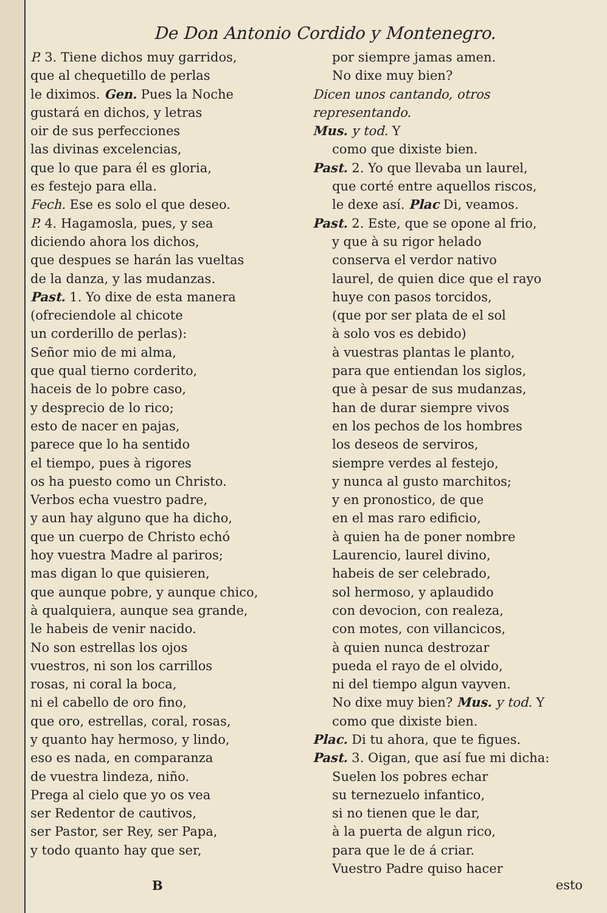De Don Antonio Cordido y Montenegro.
P. 3. Tiene dichos muy garridos,
que al chequetillo de perlas
le diximos. Gen. Pues la Noche
gustará en dichos, y letras
oir de sus perfecciones
las divinas excelencias,
que lo que para él es gloria,
es festejo para ella.
Fech. Ese es solo el que deseo.
P. 4. Hagamosla, pues, y sea
diciendo ahora los dichos,
que despues se harán las vueltas
de la danza, y las mudanzas.
Past. 1. Yo dixe de esta manera
(ofreciendole al chicote
un corderillo de perlas):
Señor mio de mi alma,
que qual tierno corderito,
haceis de lo pobre caso,
y desprecio de lo rico;
esto de nacer en pajas,
parece que lo ha sentido
el tiempo, pues à rigores
os ha puesto como un Christo.
Verbos echa vuestro padre,
y aun hay alguno que ha dicho,
que un cuerpo de Christo echó
hoy vuestra Madre al pariros;
mas digan lo que quisieren,
que aunque pobre, y aunque chico,
à qualquiera, aunque sea grande,
le habeis de venir nacido.
No son estrellas los ojos
vuestros, ni son los carrillos
rosas, ni coral la boca,
ni el cabello de oro fino,
que oro, estrellas, coral, rosas,
y quanto hay hermoso, y lindo,
eso es nada, en comparanza
de vuestra lindeza, niño.
Prega al cielo que yo os vea
ser Redentor de cautivos,
ser Pastor, ser Rey, ser Papa,
y todo quanto hay que ser,
por siempre jamas amen.
No dixe muy bien?
Dicen unos cantando, otros representando.
Mus. y tod. Y
como que dixiste bien.
Past. 2. Yo que llevaba un laurel,
que corté entre aquellos riscos,
le dexe así. Plac Di, veamos.
Past. 2. Este, que se opone al frio,
y que à su rigor helado
conserva el verdor nativo
laurel, de quien dice que el rayo
huye con pasos torcidos,
(que por ser plata de el sol
à solo vos es debido)
à vuestras plantas le planto,
para que entiendan los siglos,
que à pesar de sus mudanzas,
han de durar siempre vivos
en los pechos de los hombres
los deseos de serviros,
siempre verdes al festejo,
y nunca al gusto marchitos;
y en pronostico, de que
en el mas raro edificio,
à quien ha de poner nombre
Laurencio, laurel divino,
habeis de ser celebrado,
sol hermoso, y aplaudido
con devocion, con realeza,
con motes, con villancicos,
à quien nunca destrozar
pueda el rayo de el olvido,
ni del tiempo algun vayven.
No dixe muy bien? Mus. y tod. Y
como que dixiste bien.
Plac. Di tu ahora, que te figues.
Past. 3. Oigan, que así fue mi dicha:
Suelen los pobres echar
su ternezuelo infantico,
si no tienen que le dar,
à la puerta de algun rico,
para que le de á criar.
Vuestro Padre quiso hacer
B esto